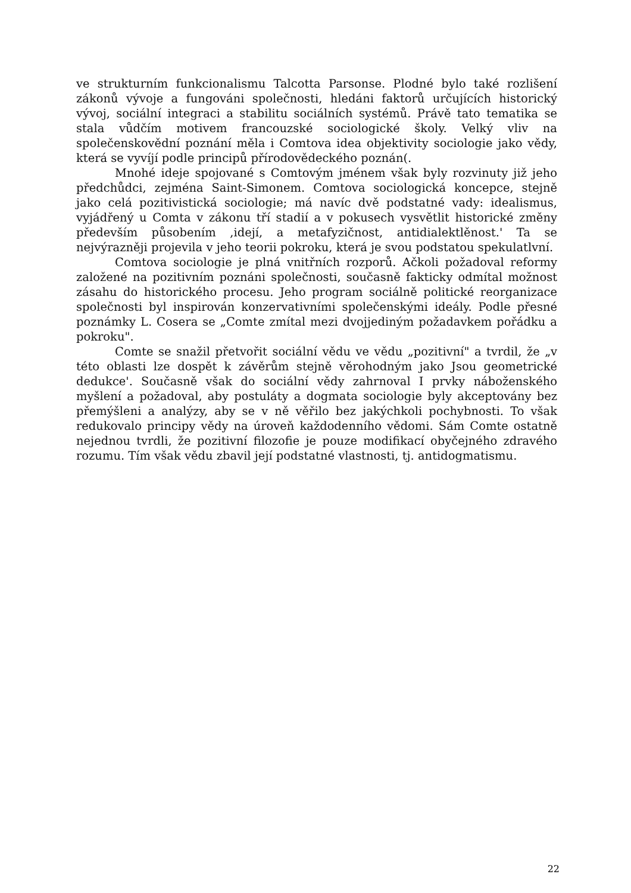ve strukturním funkcionalismu Talcotta Parsonse. Plodné bylo také rozlišení zákonů vývoje a fungováni společnosti, hledáni faktorů určujících historický vývoj, sociální integraci a stabilitu sociálních systémů. Právě tato tematika se stala vůdčím motivem francouzské sociologické školy. Velký vliv na společenskovědní poznání měla i Comtova idea objektivity sociologie jako vědy, která se vyvíjí podle principů přírodovědeckého poznán(.
Mnohé ideje spojované s Comtovým jménem však byly rozvinuty již jeho předchůdci, zejména Saint-Simonem. Comtova sociologická koncepce, stejně jako celá pozitivistická sociologie; má navíc dvě podstatné vady: idealismus, vyjádřený u Comta v zákonu tří stadií a v pokusech vysvětlit historické změny především působením ,idejí, a metafyzičnost, antidialektlěnost.' Ta se nejvýrazněji projevila v jeho teorii pokroku, která je svou podstatou spekulatlvní.
Comtova sociologie je plná vnitřních rozporů. Ačkoli požadoval reformy založené na pozitivním poznáni společnosti, současně fakticky odmítal možnost zásahu do historického procesu. Jeho program sociálně politické reorganizace společnosti byl inspirován konzervativními společenskými ideály. Podle přesné poznámky L. Cosera se „Comte zmítal mezi dvojjediným požadavkem pořádku a pokroku".
Comte se snažil přetvořit sociální vědu ve vědu „pozitivní" a tvrdil, že „v této oblasti lze dospět k závěrům stejně věrohodným jako Jsou geometrické dedukce'. Současně však do sociální vědy zahrnoval I prvky náboženského myšlení a požadoval, aby postuláty a dogmata sociologie byly akceptovány bez přemýšleni a analýzy, aby se v ně věřilo bez jakýchkoli pochybnosti. To však redukovalo principy vědy na úroveň každodenního vědomi. Sám Comte ostatně nejednou tvrdli, že pozitivní filozofie je pouze modifikací obyčejného zdravého rozumu. Tím však vědu zbavil její podstatné vlastnosti, tj. antidogmatismu.
22